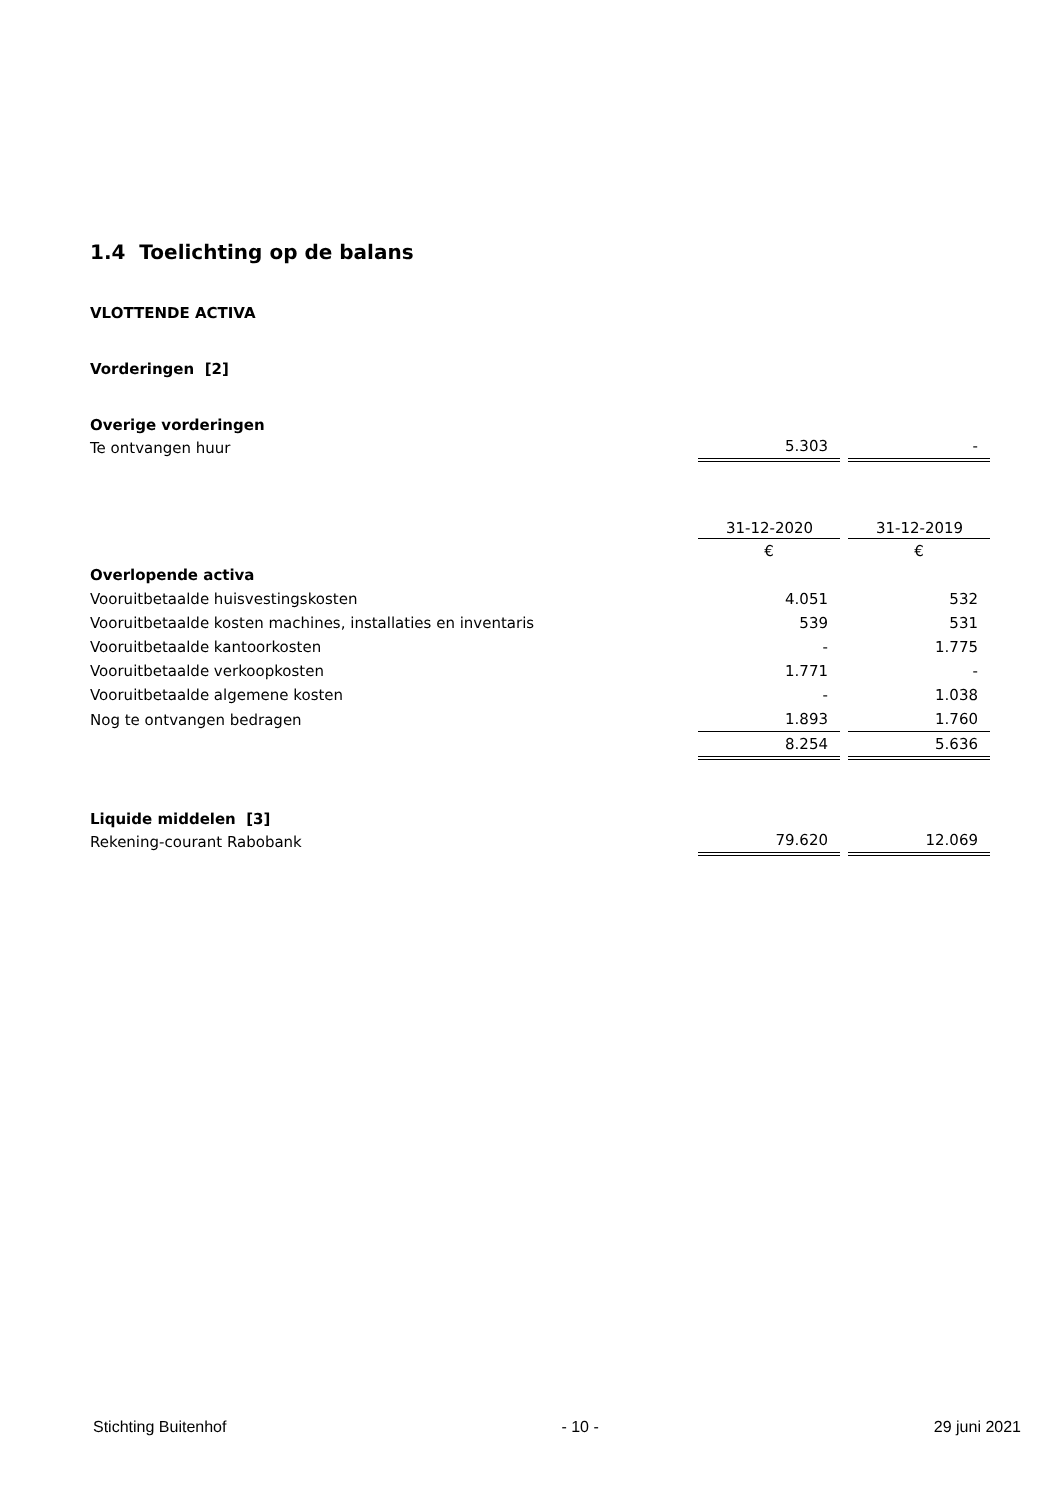1.4 Toelichting op de balans
VLOTTENDE ACTIVA
Vorderingen [2]
Overige vorderingen
| Te ontvangen huur | 5.303 | - |
| | 31-12-2020 | 31-12-2019 |
| --- | --- | --- |
| | € | € |
| Overlopende activa | | |
| Vooruitbetaalde huisvestingskosten | 4.051 | 532 |
| Vooruitbetaalde kosten machines, installaties en inventaris | 539 | 531 |
| Vooruitbetaalde kantoorkosten | - | 1.775 |
| Vooruitbetaalde verkoopkosten | 1.771 | - |
| Vooruitbetaalde algemene kosten | - | 1.038 |
| Nog te ontvangen bedragen | 1.893 | 1.760 |
| | 8.254 | 5.636 |
Liquide middelen [3]
| Rekening-courant Rabobank | 79.620 | 12.069 |
Stichting Buitenhof - 10 - 29 juni 2021